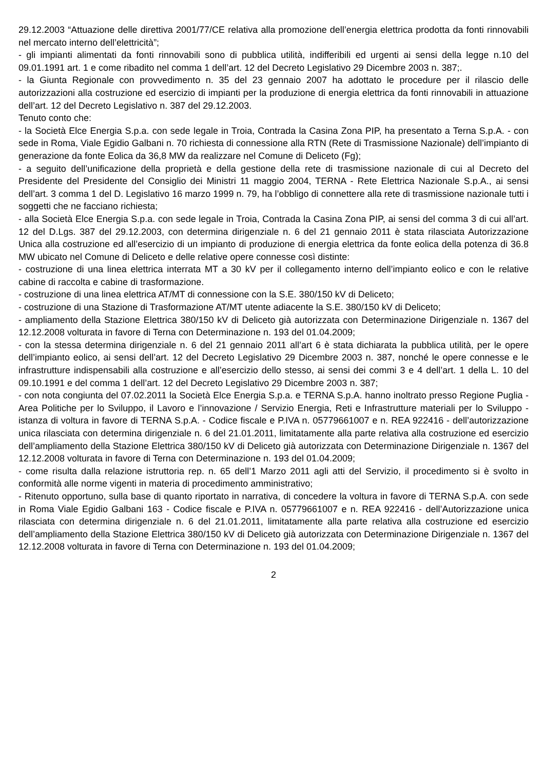29.12.2003 “Attuazione delle direttiva 2001/77/CE relativa alla promozione dell’energia elettrica prodotta da fonti rinnovabili nel mercato interno dell’elettricità”;
- gli impianti alimentati da fonti rinnovabili sono di pubblica utilità, indifferibili ed urgenti ai sensi della legge n.10 del 09.01.1991 art. 1 e come ribadito nel comma 1 dell’art. 12 del Decreto Legislativo 29 Dicembre 2003 n. 387;.
- la Giunta Regionale con provvedimento n. 35 del 23 gennaio 2007 ha adottato le procedure per il rilascio delle autorizzazioni alla costruzione ed esercizio di impianti per la produzione di energia elettrica da fonti rinnovabili in attuazione dell’art. 12 del Decreto Legislativo n. 387 del 29.12.2003.
Tenuto conto che:
- la Società Elce Energia S.p.a. con sede legale in Troia, Contrada la Casina Zona PIP, ha presentato a Terna S.p.A. - con sede in Roma, Viale Egidio Galbani n. 70 richiesta di connessione alla RTN (Rete di Trasmissione Nazionale) dell’impianto di generazione da fonte Eolica da 36,8 MW da realizzare nel Comune di Deliceto (Fg);
- a seguito dell’unificazione della proprietà e della gestione della rete di trasmissione nazionale di cui al Decreto del Presidente del Presidente del Consiglio dei Ministri 11 maggio 2004, TERNA - Rete Elettrica Nazionale S.p.A., ai sensi dell’art. 3 comma 1 del D. Legislativo 16 marzo 1999 n. 79, ha l’obbligo di connettere alla rete di trasmissione nazionale tutti i soggetti che ne facciano richiesta;
- alla Società Elce Energia S.p.a. con sede legale in Troia, Contrada la Casina Zona PIP, ai sensi del comma 3 di cui all’art. 12 del D.Lgs. 387 del 29.12.2003, con determina dirigenziale n. 6 del 21 gennaio 2011 è stata rilasciata Autorizzazione Unica alla costruzione ed all’esercizio di un impianto di produzione di energia elettrica da fonte eolica della potenza di 36.8 MW ubicato nel Comune di Deliceto e delle relative opere connesse così distinte:
- costruzione di una linea elettrica interrata MT a 30 kV per il collegamento interno dell’impianto eolico e con le relative cabine di raccolta e cabine di trasformazione.
- costruzione di una linea elettrica AT/MT di connessione con la S.E. 380/150 kV di Deliceto;
- costruzione di una Stazione di Trasformazione AT/MT utente adiacente la S.E. 380/150 kV di Deliceto;
- ampliamento della Stazione Elettrica 380/150 kV di Deliceto già autorizzata con Determinazione Dirigenziale n. 1367 del 12.12.2008 volturata in favore di Terna con Determinazione n. 193 del 01.04.2009;
- con la stessa determina dirigenziale n. 6 del 21 gennaio 2011 all’art 6 è stata dichiarata la pubblica utilità, per le opere dell’impianto eolico, ai sensi dell’art. 12 del Decreto Legislativo 29 Dicembre 2003 n. 387, nonché le opere connesse e le infrastrutture indispensabili alla costruzione e all’esercizio dello stesso, ai sensi dei commi 3 e 4 dell’art. 1 della L. 10 del 09.10.1991 e del comma 1 dell’art. 12 del Decreto Legislativo 29 Dicembre 2003 n. 387;
- con nota congiunta del 07.02.2011 la Società Elce Energia S.p.a. e TERNA S.p.A. hanno inoltrato presso Regione Puglia -Area Politiche per lo Sviluppo, il Lavoro e l’innovazione / Servizio Energia, Reti e Infrastrutture materiali per lo Sviluppo - istanza di voltura in favore di TERNA S.p.A. - Codice fiscale e P.IVA n. 05779661007 e n. REA 922416 - dell’autorizzazione unica rilasciata con determina dirigenziale n. 6 del 21.01.2011, limitatamente alla parte relativa alla costruzione ed esercizio dell’ampliamento della Stazione Elettrica 380/150 kV di Deliceto già autorizzata con Determinazione Dirigenziale n. 1367 del 12.12.2008 volturata in favore di Terna con Determinazione n. 193 del 01.04.2009;
- come risulta dalla relazione istruttoria rep. n. 65 dell’1 Marzo 2011 agli atti del Servizio, il procedimento si è svolto in conformità alle norme vigenti in materia di procedimento amministrativo;
- Ritenuto opportuno, sulla base di quanto riportato in narrativa, di concedere la voltura in favore di TERNA S.p.A. con sede in Roma Viale Egidio Galbani 163 - Codice fiscale e P.IVA n. 05779661007 e n. REA 922416 - dell’Autorizzazione unica rilasciata con determina dirigenziale n. 6 del 21.01.2011, limitatamente alla parte relativa alla costruzione ed esercizio dell’ampliamento della Stazione Elettrica 380/150 kV di Deliceto già autorizzata con Determinazione Dirigenziale n. 1367 del 12.12.2008 volturata in favore di Terna con Determinazione n. 193 del 01.04.2009;
2